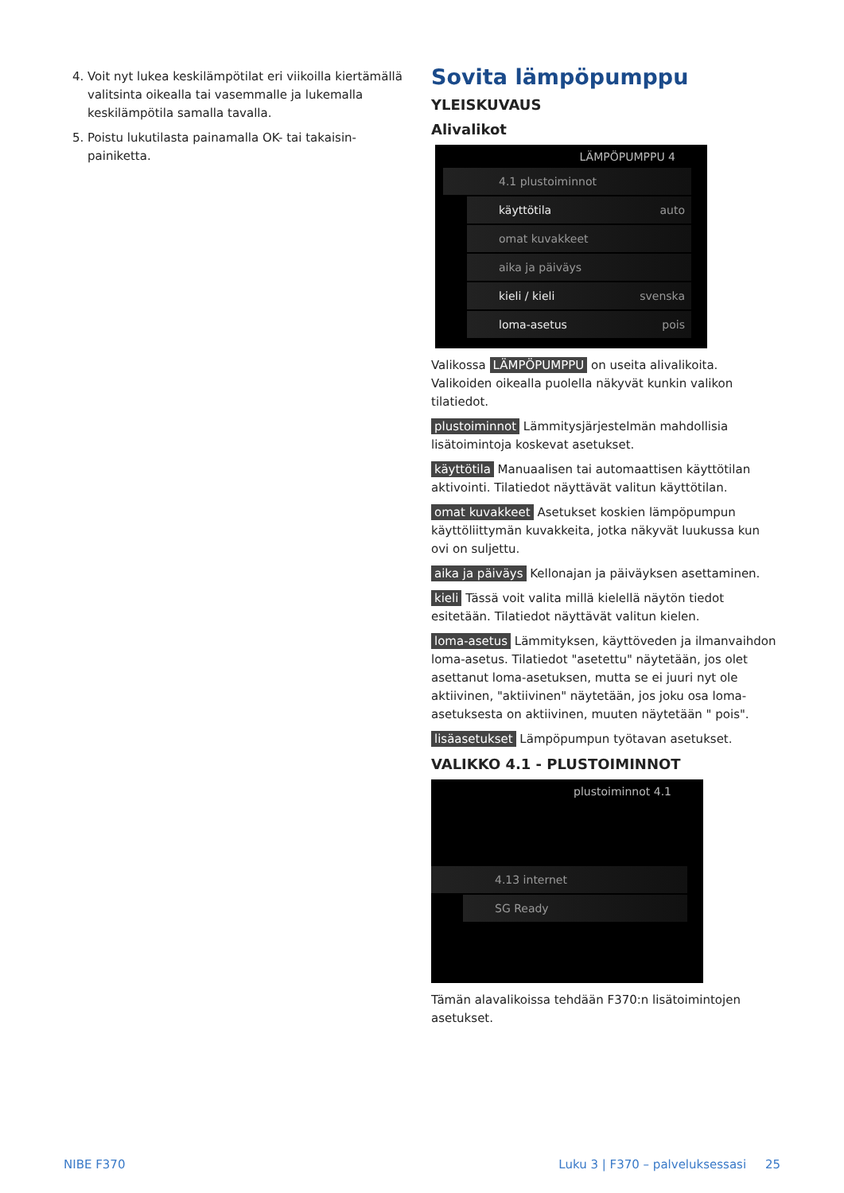4. Voit nyt lukea keskilämpötilat eri viikoilla kiertämällä valitsinta oikealla tai vasemmalle ja lukemalla keskilämpötila samalla tavalla.
5. Poistu lukutilasta painamalla OK- tai takaisin-painiketta.
Sovita lämpöpumppu
YLEISKUVAUS
Alivalikot
LÄMPÖPUMPPU 4
4.1 plustoiminnot
käyttötila auto
omat kuvakkeet
aika ja päiväys
kieli / kieli svenska
loma-asetus pois
Valikossa LÄMPÖPUMPPU on useita alivalikoita. Valikoiden oikealla puolella näkyvät kunkin valikon tilatiedot.
plustoiminnot Lämmitysjärjestelmän mahdollisia lisätoimintoja koskevat asetukset.
käyttötila Manuaalisen tai automaattisen käyttötilan aktivointi. Tilatiedot näyttävät valitun käyttötilan.
omat kuvakkeet Asetukset koskien lämpöpumpun käyttöliittymän kuvakkeita, jotka näkyvät luukussa kun ovi on suljettu.
aika ja päiväys Kellonajan ja päiväyksen asettaminen.
kieli Tässä voit valita millä kielellä näytön tiedot esitetään. Tilatiedot näyttävät valitun kielen.
loma-asetus Lämmityksen, käyttöveden ja ilmanvaihdon loma-asetus. Tilatiedot "asetettu" näytetään, jos olet asettanut loma-asetuksen, mutta se ei juuri nyt ole aktiivinen, "aktiivinen" näytetään, jos joku osa loma-asetuksesta on aktiivinen, muuten näytetään " pois".
lisäasetukset Lämpöpumpun työtavan asetukset.
VALIKKO 4.1 - PLUSTOIMINNOT
plustoiminnot 4.1
4.13 internet
SG Ready
Tämän alavalikoissa tehdään F370:n lisätoimintojen asetukset.
NIBE F370 Luku 3 | F370 – palveluksessasi 25